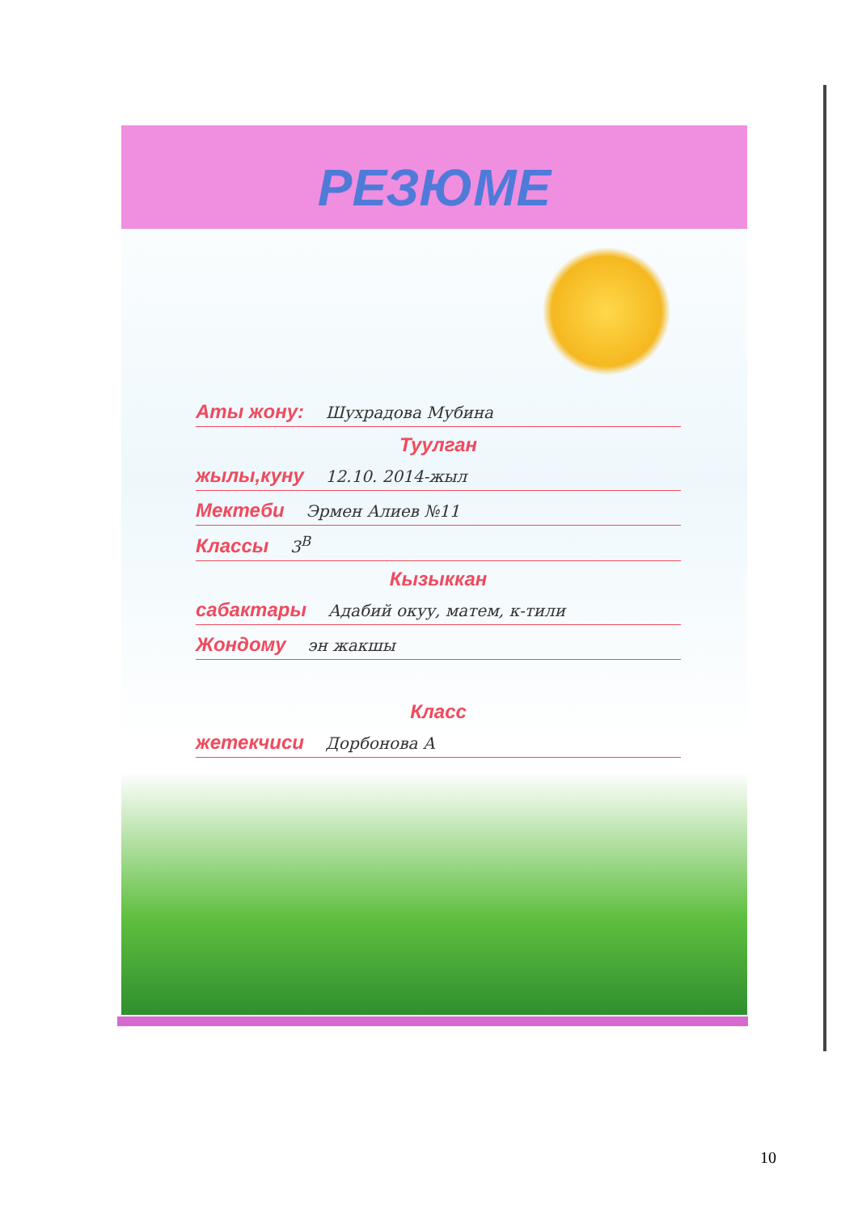РЕЗЮМЕ
Аты жону: Шухрадова Мубина
Туулган
жылы,куну 12.10. 2014-жыл
Мектеби Эрмен Алиев №11
Классы 3<sup>В</sup>
Кызыккан
сабактары Адабий окуу, матем, к-тили
Жондому эн жакшы
Класс
жетекчиси Дорбонова А
10